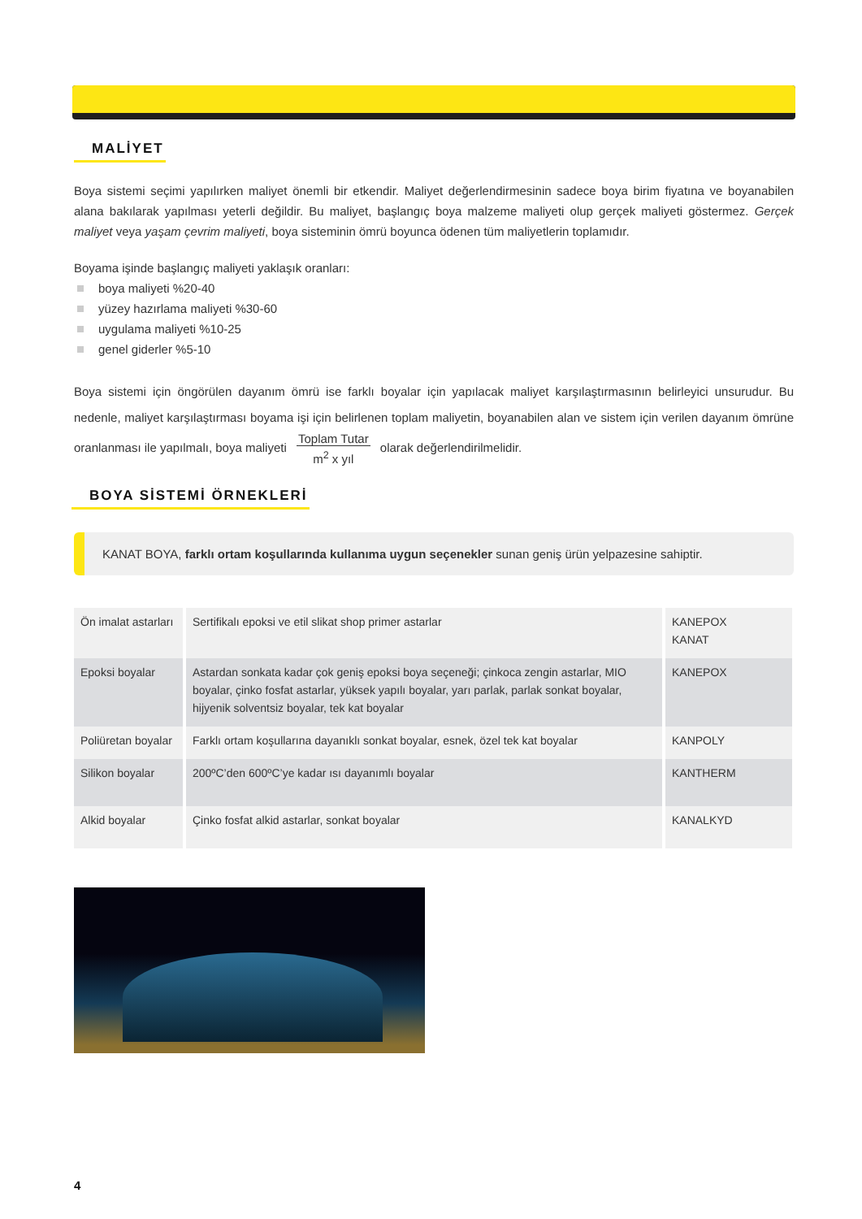MALİYET
Boya sistemi seçimi yapılırken maliyet önemli bir etkendir. Maliyet değerlendirmesinin sadece boya birim fiyatına ve boyanabilen alana bakılarak yapılması yeterli değildir. Bu maliyet, başlangıç boya malzeme maliyeti olup gerçek maliyeti göstermez. Gerçek maliyet veya yaşam çevrim maliyeti, boya sisteminin ömrü boyunca ödenen tüm maliyetlerin toplamıdır.
Boyama işinde başlangıç maliyeti yaklaşık oranları:
boya maliyeti %20-40
yüzey hazırlama maliyeti %30-60
uygulama maliyeti %10-25
genel giderler %5-10
Boya sistemi için öngörülen dayanım ömrü ise farklı boyalar için yapılacak maliyet karşılaştırmasının belirleyici unsurudur. Bu nedenle, maliyet karşılaştırması boyama işi için belirlenen toplam maliyetin, boyanabilen alan ve sistem için verilen dayanım ömrüne oranlanması ile yapılmalı, boya maliyeti Toplam Tutar
m<sup>2</sup> x yıl olarak değerlendirilmelidir.
BOYA SİSTEMİ ÖRNEKLERİ
KANAT BOYA, farklı ortam koşullarında kullanıma uygun seçenekler sunan geniş ürün yelpazesine sahiptir.
| Ön imalat astarları | Sertifikalı epoksi ve etil slikat shop primer astarlar | KANEPOX KANAT |
| Epoksi boyalar | Astardan sonkata kadar çok geniş epoksi boya seçeneği; çinkoca zengin astarlar, MIO boyalar, çinko fosfat astarlar, yüksek yapılı boyalar, yarı parlak, parlak sonkat boyalar, hijyenik solventsiz boyalar, tek kat boyalar | KANEPOX |
| Poliüretan boyalar | Farklı ortam koşullarına dayanıklı sonkat boyalar, esnek, özel tek kat boyalar | KANPOLY |
| Silikon boyalar | 200ºC’den 600ºC’ye kadar ısı dayanımlı boyalar | KANTHERM |
| Alkid boyalar | Çinko fosfat alkid astarlar, sonkat boyalar | KANALKYD |
4